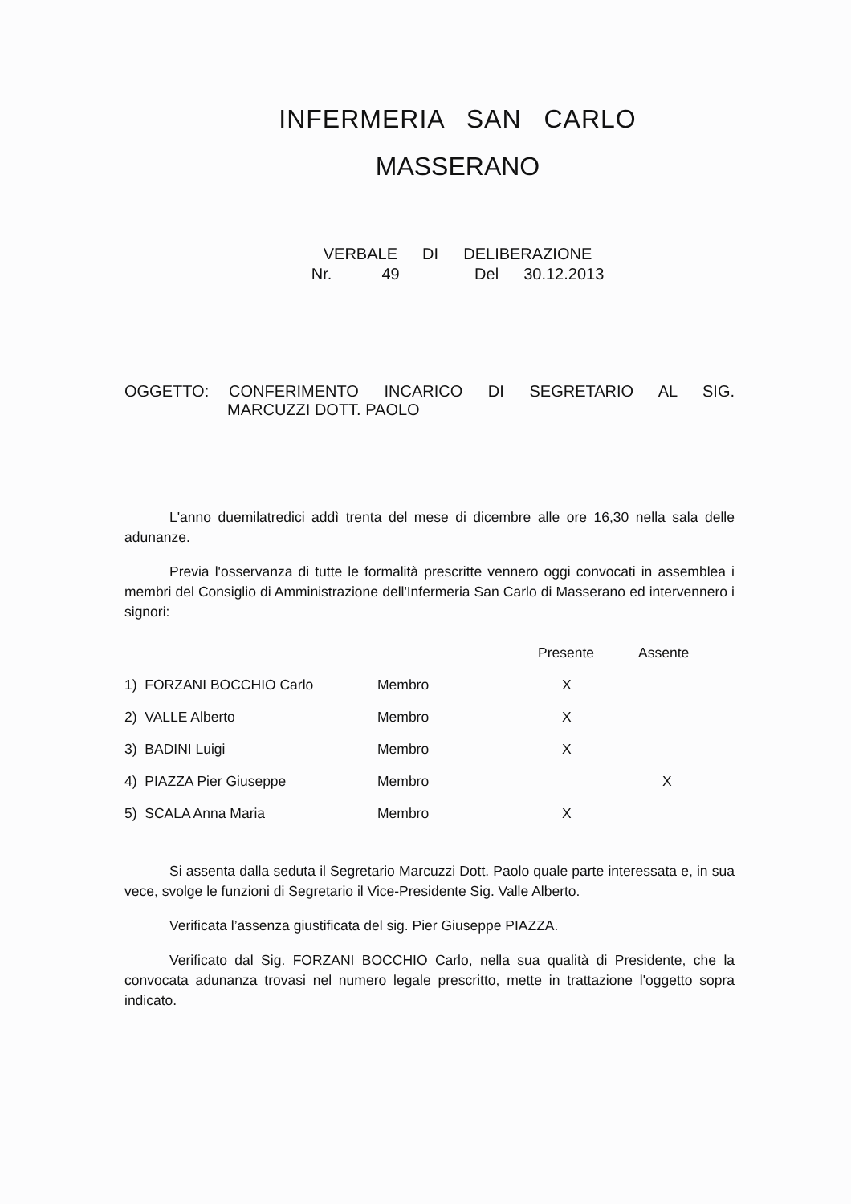INFERMERIA SAN CARLO
MASSERANO
VERBALE DI DELIBERAZIONE
Nr. 49 Del 30.12.2013
OGGETTO: CONFERIMENTO INCARICO DI SEGRETARIO AL SIG.
MARCUZZI DOTT. PAOLO
L'anno duemilatredici addì trenta del mese di dicembre alle ore 16,30 nella sala delle adunanze.
Previa l'osservanza di tutte le formalità prescritte vennero oggi convocati in assemblea i membri del Consiglio di Amministrazione dell'Infermeria San Carlo di Masserano ed intervennero i signori:
| | | Presente | Assente |
| --- | --- | --- | --- |
| 1) FORZANI BOCCHIO Carlo | Membro | X | |
| 2) VALLE Alberto | Membro | X | |
| 3) BADINI Luigi | Membro | X | |
| 4) PIAZZA Pier Giuseppe | Membro | | X |
| 5) SCALA Anna Maria | Membro | X | |
Si assenta dalla seduta il Segretario Marcuzzi Dott. Paolo quale parte interessata e, in sua vece, svolge le funzioni di Segretario il Vice-Presidente Sig. Valle Alberto.
Verificata l’assenza giustificata del sig. Pier Giuseppe PIAZZA.
Verificato dal Sig. FORZANI BOCCHIO Carlo, nella sua qualità di Presidente, che la convocata adunanza trovasi nel numero legale prescritto, mette in trattazione l'oggetto sopra indicato.